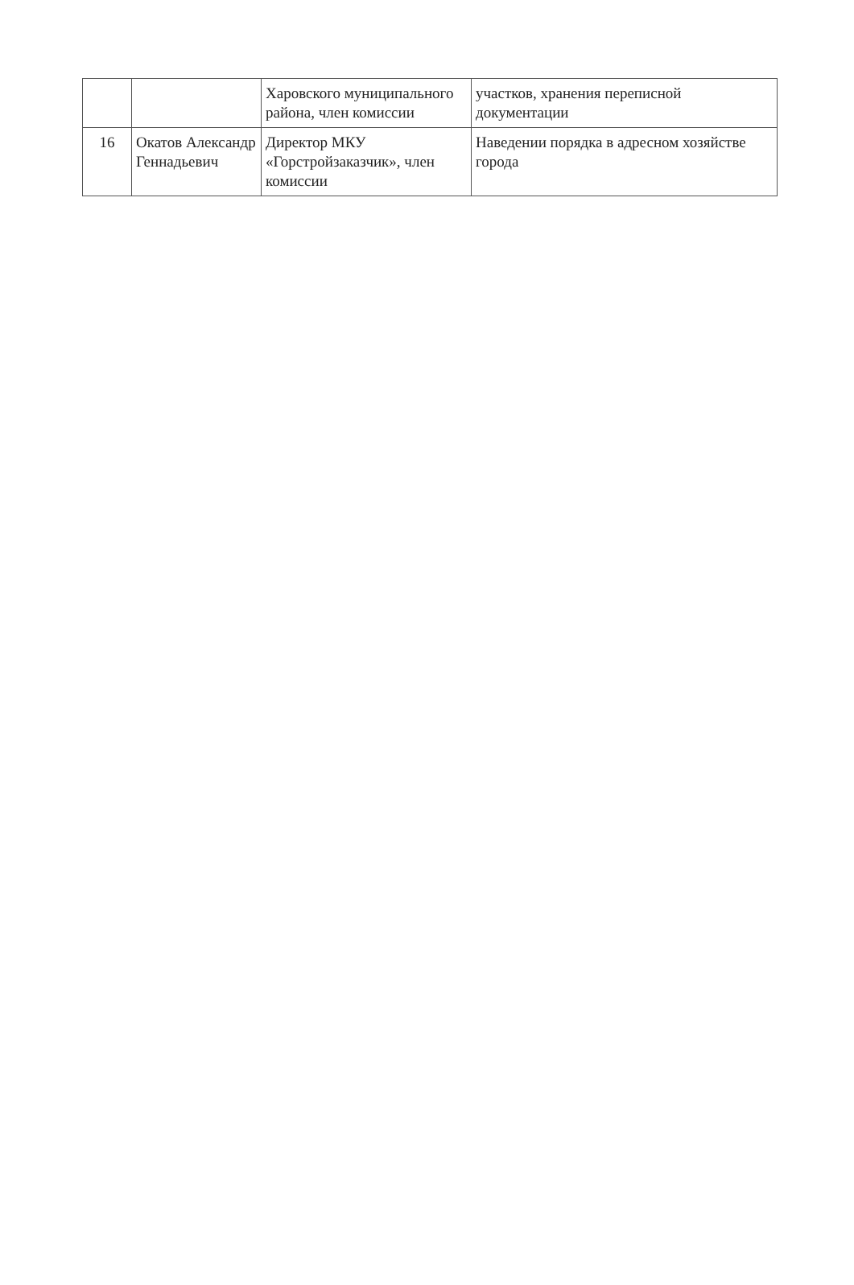| | | Харовского муниципального района, член комиссии | участков, хранения переписной документации |
| 16 | Окатов Александр Геннадьевич | Директор МКУ «Горстройзаказчик», член комиссии | Наведении порядка в адресном хозяйстве города |